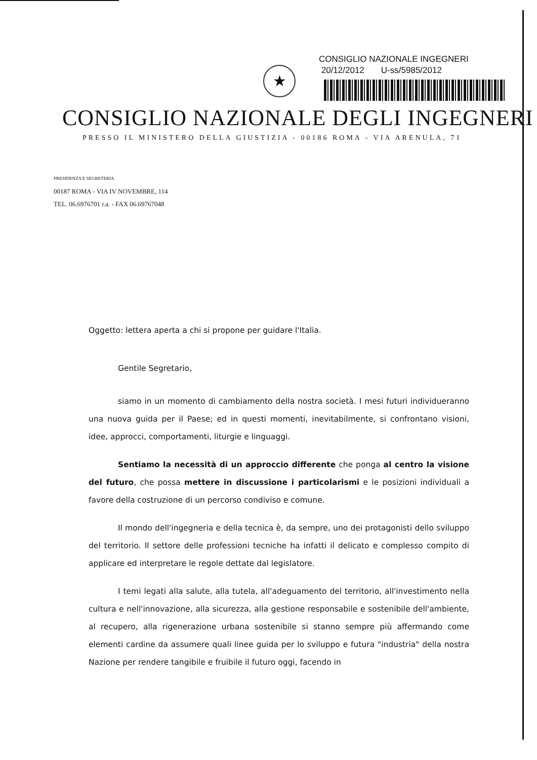★
CONSIGLIO NAZIONALE INGEGNERI
20/12/2012 U-ss/5985/2012
CONSIGLIO NAZIONALE DEGLI INGEGNERI
PRESSO IL MINISTERO DELLA GIUSTIZIA - 00186 ROMA - VIA ARENULA, 71
PRESIDENZA E SEGRETERIA
00187 ROMA - VIA IV NOVEMBRE, 114
TEL. 06.6976701 r.a. - FAX 06.69767048
Oggetto: lettera aperta a chi si propone per guidare l'Italia.
Gentile Segretario,
siamo in un momento di cambiamento della nostra società. I mesi futuri individueranno una nuova guida per il Paese; ed in questi momenti, inevitabilmente, si confrontano visioni, idee, approcci, comportamenti, liturgie e linguaggi.
Sentiamo la necessità di un approccio differente che ponga al centro la visione del futuro, che possa mettere in discussione i particolarismi e le posizioni individuali a favore della costruzione di un percorso condiviso e comune.
Il mondo dell'ingegneria e della tecnica è, da sempre, uno dei protagonisti dello sviluppo del territorio. Il settore delle professioni tecniche ha infatti il delicato e complesso compito di applicare ed interpretare le regole dettate dal legislatore.
I temi legati alla salute, alla tutela, all'adeguamento del territorio, all'investimento nella cultura e nell'innovazione, alla sicurezza, alla gestione responsabile e sostenibile dell'ambiente, al recupero, alla rigenerazione urbana sostenibile si stanno sempre più affermando come elementi cardine da assumere quali linee guida per lo sviluppo e futura "industria" della nostra Nazione per rendere tangibile e fruibile il futuro oggi, facendo in